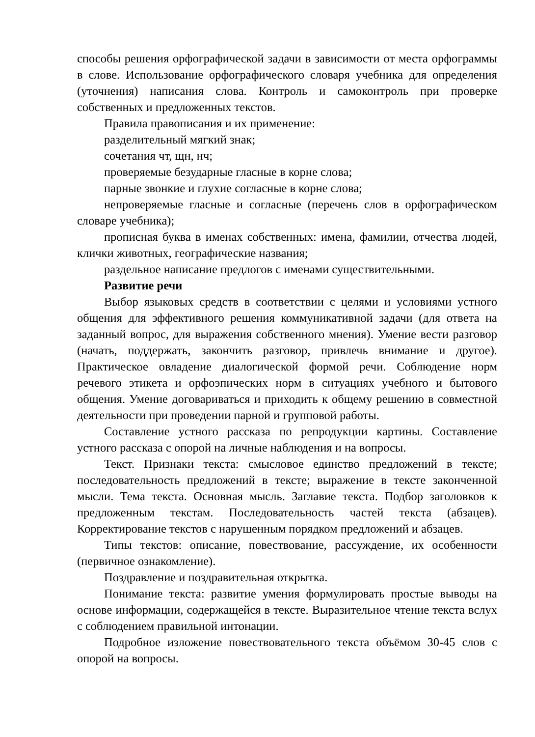способы решения орфографической задачи в зависимости от места орфограммы в слове. Использование орфографического словаря учебника для определения (уточнения) написания слова. Контроль и самоконтроль при проверке собственных и предложенных текстов.
Правила правописания и их применение:
разделительный мягкий знак;
сочетания чт, щн, нч;
проверяемые безударные гласные в корне слова;
парные звонкие и глухие согласные в корне слова;
непроверяемые гласные и согласные (перечень слов в орфографическом словаре учебника);
прописная буква в именах собственных: имена, фамилии, отчества людей, клички животных, географические названия;
раздельное написание предлогов с именами существительными.
Развитие речи
Выбор языковых средств в соответствии с целями и условиями устного общения для эффективного решения коммуникативной задачи (для ответа на заданный вопрос, для выражения собственного мнения). Умение вести разговор (начать, поддержать, закончить разговор, привлечь внимание и другое). Практическое овладение диалогической формой речи. Соблюдение норм речевого этикета и орфоэпических норм в ситуациях учебного и бытового общения. Умение договариваться и приходить к общему решению в совместной деятельности при проведении парной и групповой работы.
Составление устного рассказа по репродукции картины. Составление устного рассказа с опорой на личные наблюдения и на вопросы.
Текст. Признаки текста: смысловое единство предложений в тексте; последовательность предложений в тексте; выражение в тексте законченной мысли. Тема текста. Основная мысль. Заглавие текста. Подбор заголовков к предложенным текстам. Последовательность частей текста (абзацев). Корректирование текстов с нарушенным порядком предложений и абзацев.
Типы текстов: описание, повествование, рассуждение, их особенности (первичное ознакомление).
Поздравление и поздравительная открытка.
Понимание текста: развитие умения формулировать простые выводы на основе информации, содержащейся в тексте. Выразительное чтение текста вслух с соблюдением правильной интонации.
Подробное изложение повествовательного текста объёмом 30-45 слов с опорой на вопросы.